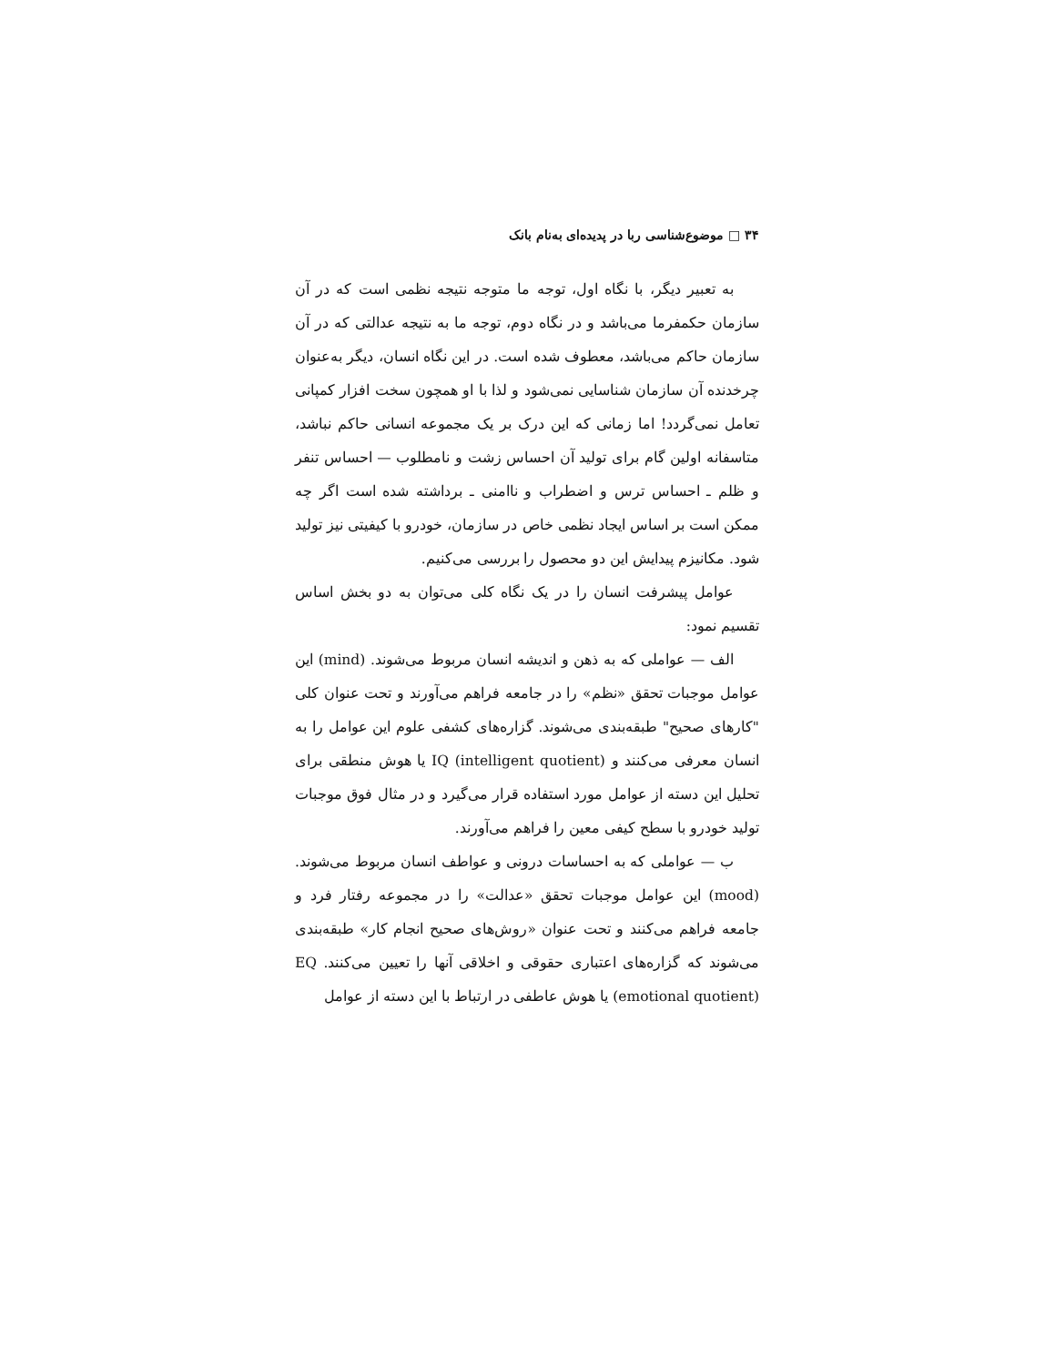۳۴ □ موضوع‌شناسی ربا در پدیده‌ای به‌نام بانک
به تعبیر دیگر، با نگاه اول، توجه ما متوجه نتیجه نظمی است که در آن سازمان حکمفرما می‌باشد و در نگاه دوم، توجه ما به نتیجه عدالتی که در آن سازمان حاکم می‌باشد، معطوف شده است. در این نگاه انسان، دیگر به‌عنوان چرخدنده آن سازمان شناسایی نمی‌شود و لذا با او همچون سخت افزار کمپانی تعامل نمی‌گردد! اما زمانی که این درک بر یک مجموعه انسانی حاکم نباشد، متاسفانه اولین گام برای تولید آن احساس زشت و نامطلوب — احساس تنفر و ظلم ـ احساس ترس و اضطراب و ناامنی ـ برداشته شده است اگر چه ممکن است بر اساس ایجاد نظمی خاص در سازمان، خودرو با کیفیتی نیز تولید شود. مکانیزم پیدایش این دو محصول را بررسی می‌کنیم.
عوامل پیشرفت انسان را در یک نگاه کلی می‌توان به دو بخش اساس تقسیم نمود:
الف — عواملی که به ذهن و اندیشه انسان مربوط می‌شوند. (mind) این عوامل موجبات تحقق «نظم» را در جامعه فراهم می‌آورند و تحت عنوان کلی "کارهای صحیح" طبقه‌بندی می‌شوند. گزاره‌های کشفی علوم این عوامل را به انسان معرفی می‌کنند و IQ (intelligent quotient) یا هوش منطقی برای تحلیل این دسته از عوامل مورد استفاده قرار می‌گیرد و در مثال فوق موجبات تولید خودرو با سطح کیفی معین را فراهم می‌آورند.
ب — عواملی که به احساسات درونی و عواطف انسان مربوط می‌شوند. (mood) این عوامل موجبات تحقق «عدالت» را در مجموعه رفتار فرد و جامعه فراهم می‌کنند و تحت عنوان «روش‌های صحیح انجام کار» طبقه‌بندی می‌شوند که گزاره‌های اعتباری حقوقی و اخلاقی آنها را تعیین می‌کنند. EQ (emotional quotient) یا هوش عاطفی در ارتباط با این دسته از عوامل